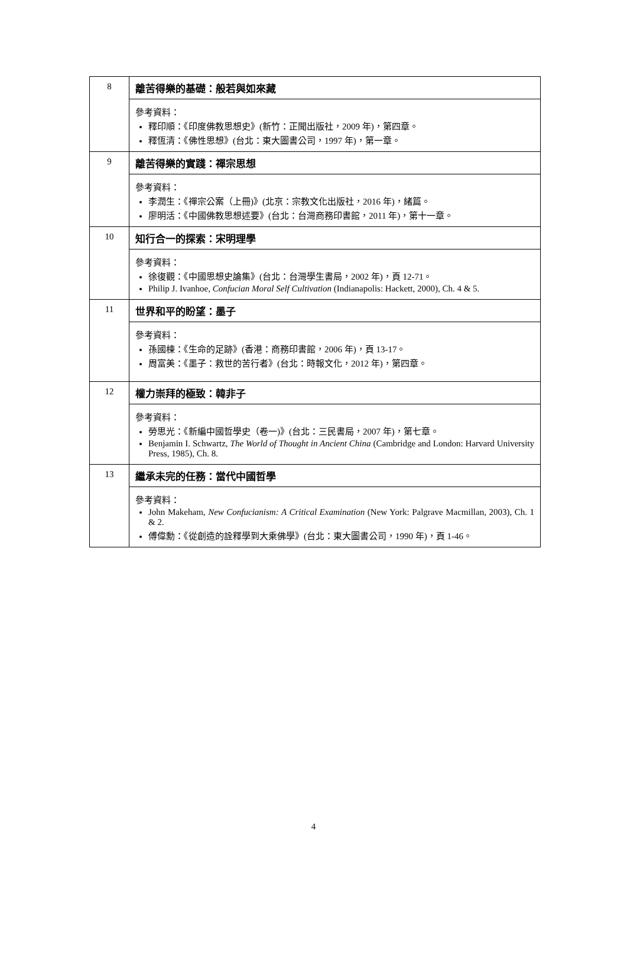| 8 | 離苦得樂的基礎：般若與如來藏 |
| | 參考資料： 釋印順：《印度佛教思想史》(新竹：正聞出版社，2009 年)，第四章。 釋恆清：《佛性思想》(台北：東大圖書公司，1997 年)，第一章。 |
| 9 | 離苦得樂的實踐：禪宗思想 |
| | 參考資料： 李潤生：《禪宗公案（上冊)》(北京：宗教文化出版社，2016 年)，緒篇。 廖明活：《中國佛教思想述要》(台北：台灣商務印書館，2011 年)，第十一章。 |
| 10 | 知行合一的探索：宋明理學 |
| | 參考資料： 徐復觀：《中國思想史論集》(台北：台灣學生書局，2002 年)，頁 12-71。 Philip J. Ivanhoe, Confucian Moral Self Cultivation (Indianapolis: Hackett, 2000), Ch. 4 & 5. |
| 11 | 世界和平的盼望：墨子 |
| | 參考資料： 孫國棟：《生命的足跡》(香港：商務印書館，2006 年)，頁 13-17。 周富美：《墨子：救世的苦行者》(台北：時報文化，2012 年)，第四章。 |
| 12 | 權力崇拜的極致：韓非子 |
| | 參考資料： 勞思光：《新編中國哲學史（卷一)》(台北：三民書局，2007 年)，第七章。 Benjamin I. Schwartz, The World of Thought in Ancient China (Cambridge and London: Harvard University Press, 1985), Ch. 8. |
| 13 | 繼承未完的任務：當代中國哲學 |
| | 參考資料： John Makeham, New Confucianism: A Critical Examination (New York: Palgrave Macmillan, 2003), Ch. 1 & 2. 傅偉勳：《從創造的詮釋學到大乘佛學》(台北：東大圖書公司，1990 年)，頁 1-46。 |
4